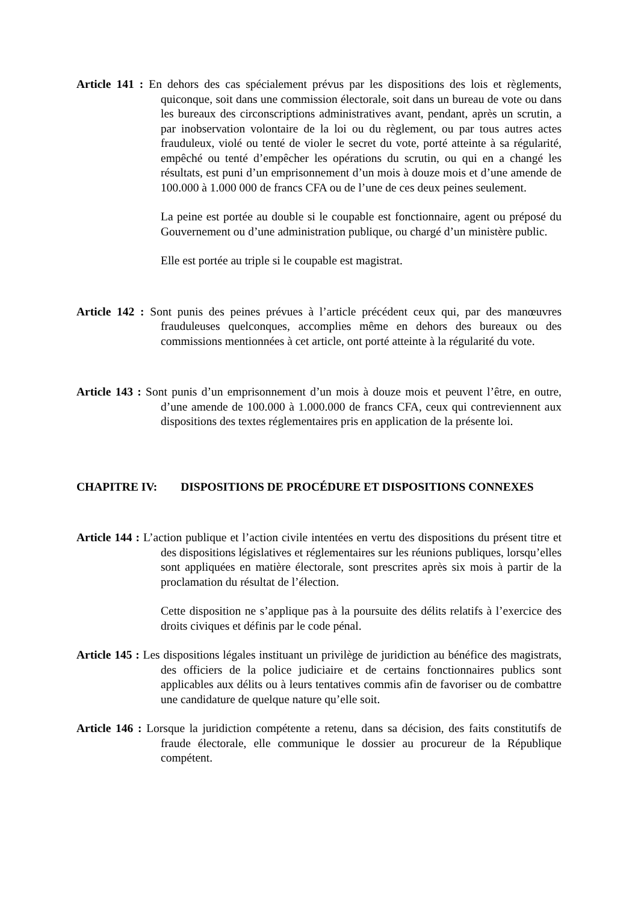Article 141 : En dehors des cas spécialement prévus par les dispositions des lois et règlements, quiconque, soit dans une commission électorale, soit dans un bureau de vote ou dans les bureaux des circonscriptions administratives avant, pendant, après un scrutin, a par inobservation volontaire de la loi ou du règlement, ou par tous autres actes frauduleux, violé ou tenté de violer le secret du vote, porté atteinte à sa régularité, empêché ou tenté d’empêcher les opérations du scrutin, ou qui en a changé les résultats, est puni d’un emprisonnement d’un mois à douze mois et d’une amende de 100.000 à 1.000 000 de francs CFA ou de l’une de ces deux peines seulement.
La peine est portée au double si le coupable est fonctionnaire, agent ou préposé du Gouvernement ou d’une administration publique, ou chargé d’un ministère public.
Elle est portée au triple si le coupable est magistrat.
Article 142 : Sont punis des peines prévues à l’article précédent ceux qui, par des manœuvres frauduleuses quelconques, accomplies même en dehors des bureaux ou des commissions mentionnées à cet article, ont porté atteinte à la régularité du vote.
Article 143 : Sont punis d’un emprisonnement d’un mois à douze mois et peuvent l’être, en outre, d’une amende de 100.000 à 1.000.000 de francs CFA, ceux qui contreviennent aux dispositions des textes réglementaires pris en application de la présente loi.
CHAPITRE IV: DISPOSITIONS DE PROCÉDURE ET DISPOSITIONS CONNEXES
Article 144 : L’action publique et l’action civile intentées en vertu des dispositions du présent titre et des dispositions législatives et réglementaires sur les réunions publiques, lorsqu’elles sont appliquées en matière électorale, sont prescrites après six mois à partir de la proclamation du résultat de l’élection.
Cette disposition ne s’applique pas à la poursuite des délits relatifs à l’exercice des droits civiques et définis par le code pénal.
Article 145 : Les dispositions légales instituant un privilège de juridiction au bénéfice des magistrats, des officiers de la police judiciaire et de certains fonctionnaires publics sont applicables aux délits ou à leurs tentatives commis afin de favoriser ou de combattre une candidature de quelque nature qu’elle soit.
Article 146 : Lorsque la juridiction compétente a retenu, dans sa décision, des faits constitutifs de fraude électorale, elle communique le dossier au procureur de la République compétent.